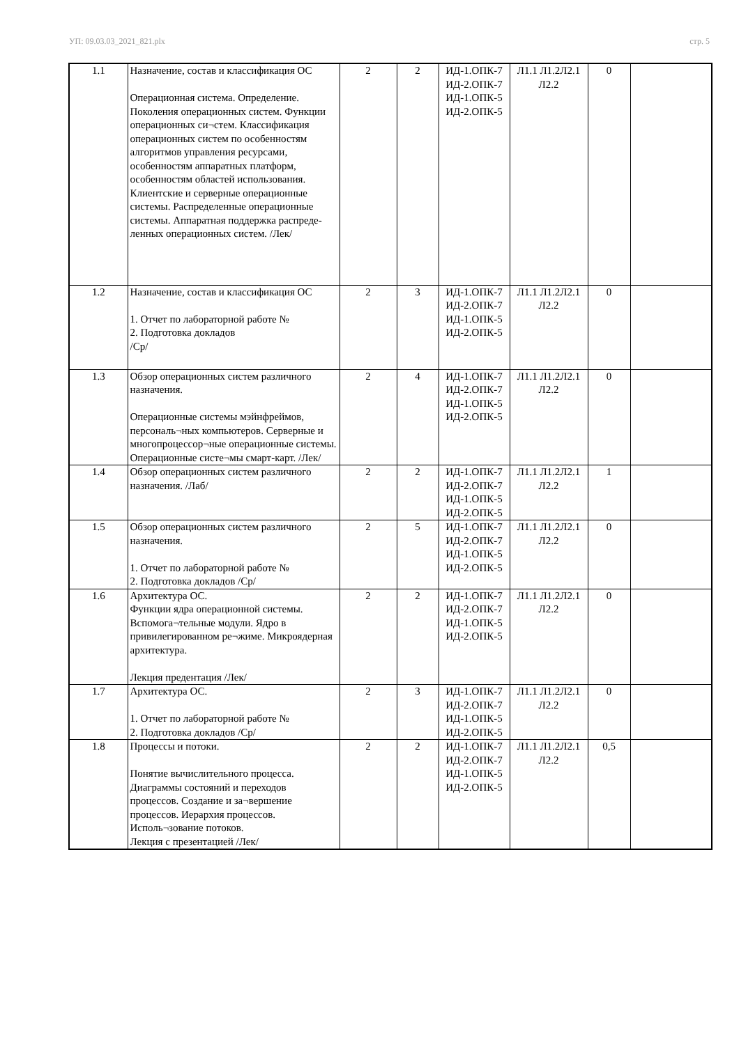УП: 09.03.03_2021_821.plx стр. 5
| 1.1 | Назначение, состав и классификация ОС Операционная система. Определение. Поколения операционных систем. Функции операционных си¬стем. Классификация операционных систем по особенностям алгоритмов управления ресурсами, особенностям аппаратных платформ, особенностям областей использования. Клиентские и серверные операционные системы. Распределенные операционные системы. Аппаратная поддержка распреде-ленных операционных систем. /Лек/ | 2 | 2 | ИД-1.ОПК-7 ИД-2.ОПК-7 ИД-1.ОПК-5 ИД-2.ОПК-5 | Л1.1 Л1.2Л2.1 Л2.2 | 0 | |
| 1.2 | Назначение, состав и классификация ОС 1. Отчет по лабораторной работе № 2. Подготовка докладов /Ср/ | 2 | 3 | ИД-1.ОПК-7 ИД-2.ОПК-7 ИД-1.ОПК-5 ИД-2.ОПК-5 | Л1.1 Л1.2Л2.1 Л2.2 | 0 | |
| 1.3 | Обзор операционных систем различного назначения. Операционные системы мэйнфреймов, персональ¬ных компьютеров. Серверные и многопроцессор¬ные операционные системы. Операционные систе¬мы смарт-карт. /Лек/ | 2 | 4 | ИД-1.ОПК-7 ИД-2.ОПК-7 ИД-1.ОПК-5 ИД-2.ОПК-5 | Л1.1 Л1.2Л2.1 Л2.2 | 0 | |
| 1.4 | Обзор операционных систем различного назначения. /Лаб/ | 2 | 2 | ИД-1.ОПК-7 ИД-2.ОПК-7 ИД-1.ОПК-5 ИД-2.ОПК-5 | Л1.1 Л1.2Л2.1 Л2.2 | 1 | |
| 1.5 | Обзор операционных систем различного назначения. 1. Отчет по лабораторной работе № 2. Подготовка докладов /Ср/ | 2 | 5 | ИД-1.ОПК-7 ИД-2.ОПК-7 ИД-1.ОПК-5 ИД-2.ОПК-5 | Л1.1 Л1.2Л2.1 Л2.2 | 0 | |
| 1.6 | Архитектура ОС. Функции ядра операционной системы. Вспомога¬тельные модули. Ядро в привилегированном ре¬жиме. Микроядерная архитектура. Лекция предентация /Лек/ | 2 | 2 | ИД-1.ОПК-7 ИД-2.ОПК-7 ИД-1.ОПК-5 ИД-2.ОПК-5 | Л1.1 Л1.2Л2.1 Л2.2 | 0 | |
| 1.7 | Архитектура ОС. 1. Отчет по лабораторной работе № 2. Подготовка докладов /Ср/ | 2 | 3 | ИД-1.ОПК-7 ИД-2.ОПК-7 ИД-1.ОПК-5 ИД-2.ОПК-5 | Л1.1 Л1.2Л2.1 Л2.2 | 0 | |
| 1.8 | Процессы и потоки. Понятие вычислительного процесса. Диаграммы состояний и переходов процессов. Создание и за¬вершение процессов. Иерархия процессов. Исполь¬зование потоков. Лекция с презентацией /Лек/ | 2 | 2 | ИД-1.ОПК-7 ИД-2.ОПК-7 ИД-1.ОПК-5 ИД-2.ОПК-5 | Л1.1 Л1.2Л2.1 Л2.2 | 0,5 | |